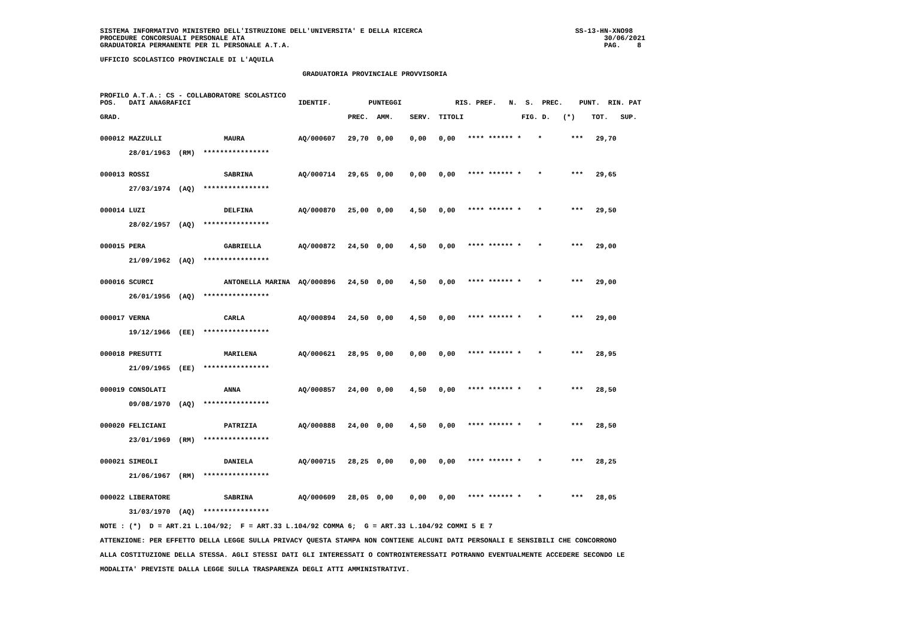SISTEMA INFORMATIVO MINISTERO DELL'ISTRUZIONE DELL'UNIVERSITA' E DELLA RICERCA SS-13-HN-XNO98 PROCEDURE CONCORSUALI PERSONALE ATA 30/06/2021 GRADUATORIA PERMANENTE PER IL PERSONALE A.T.A. PAG. 8 UFFICIO SCOLASTICO PROVINCIALE DI L'AQUILA GRADUATORIA PROVINCIALE PROVVISORIA PROFILO A.T.A.: CS - COLLABORATORE SCOLASTICO POS. DATI ANAGRAFICI IDENTIF. PUNTEGGI RIS. PREF. N. S. PREC. PUNT. RIN. PAT GRAD. PREC. AMM. SERV. TITOLI FIG. D. (*) TOT. SUP. 000012 MAZZULLI MAURA AQ/000607 29,70 0,00 0,00 0,00 **** ****** * * *** 29,70 28/01/1963 (RM) **************** 000013 ROSSI SABRINA AQ/000714 29,65 0,00 0,00 0,00 **** ****** * * *** 29,65 27/03/1974 (AQ) **************** 000014 LUZI DELFINA AQ/000870 25,00 0,00 4,50 0,00 **** ****** * * *** 29,50 28/02/1957 (AQ) **************** 000015 PERA GABRIELLA AQ/000872 24,50 0,00 4,50 0,00 **** ****** * * *** 29,00 21/09/1962 (AQ) **************** 000016 SCURCI ANTONELLA MARINA AQ/000896 24,50 0,00 4,50 0,00 **** ****** * * *** 29,00 26/01/1956 (AQ) **************** 000017 VERNA CARLA AQ/000894 24,50 0,00 4,50 0,00 **** ****** * * *** 29,00 19/12/1966 (EE) **************** 000018 PRESUTTI MARILENA AQ/000621 28,95 0,00 0,00 0,00 **** ****** * * *** 28,95 21/09/1965 (EE) **************** 000019 CONSOLATI ANNA AQ/000857 24,00 0,00 4,50 0,00 **** ****** * * *** 28,50 09/08/1970 (AQ) **************** 000020 FELICIANI PATRIZIA AQ/000888 24,00 0,00 4,50 0,00 **** ****** * * *** 28,50 23/01/1969 (RM) **************** 000021 SIMEOLI DANIELA AQ/000715 28,25 0,00 0,00 0,00 **** ****** * * *** 28,25 21/06/1967 (RM) **************** 000022 LIBERATORE SABRINA AQ/000609 28,05 0,00 0,00 0,00 **** ****** * * *** 28,05 31/03/1970 (AQ) **************** NOTE : (*) D = ART.21 L.104/92; F = ART.33 L.104/92 COMMA 6; G = ART.33 L.104/92 COMMI 5 E 7 ATTENZIONE: PER EFFETTO DELLA LEGGE SULLA PRIVACY QUESTA STAMPA NON CONTIENE ALCUNI DATI PERSONALI E SENSIBILI CHE CONCORRONO ALLA COSTITUZIONE DELLA STESSA. AGLI STESSI DATI GLI INTERESSATI O CONTROINTERESSATI POTRANNO EVENTUALMENTE ACCEDERE SECONDO LE MODALITA' PREVISTE DALLA LEGGE SULLA TRASPARENZA DEGLI ATTI AMMINISTRATIVI.